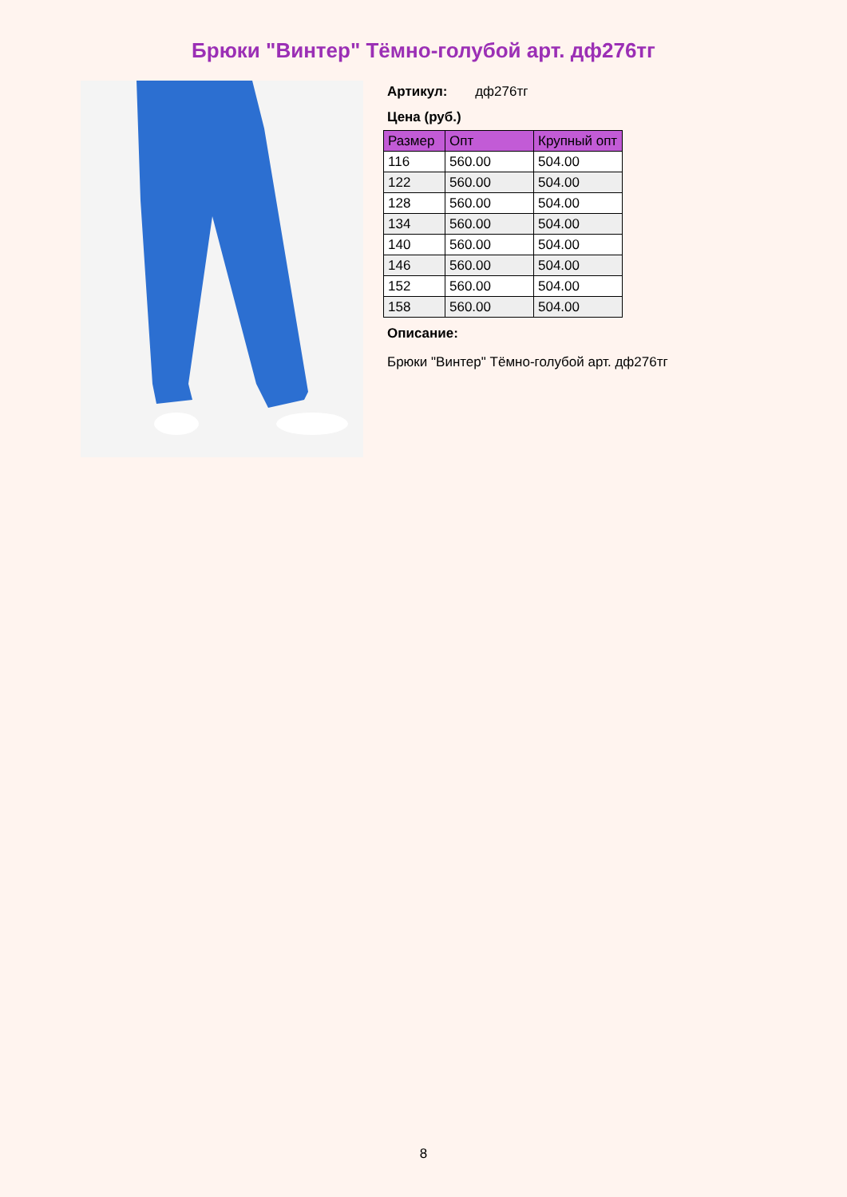Брюки "Винтер" Тёмно-голубой арт. дф276тг
Артикул: дф276тг
Цена (руб.)
| Размер | Опт | Крупный опт |
| --- | --- | --- |
| 116 | 560.00 | 504.00 |
| 122 | 560.00 | 504.00 |
| 128 | 560.00 | 504.00 |
| 134 | 560.00 | 504.00 |
| 140 | 560.00 | 504.00 |
| 146 | 560.00 | 504.00 |
| 152 | 560.00 | 504.00 |
| 158 | 560.00 | 504.00 |
Описание:
Брюки "Винтер" Тёмно-голубой арт. дф276тг
8